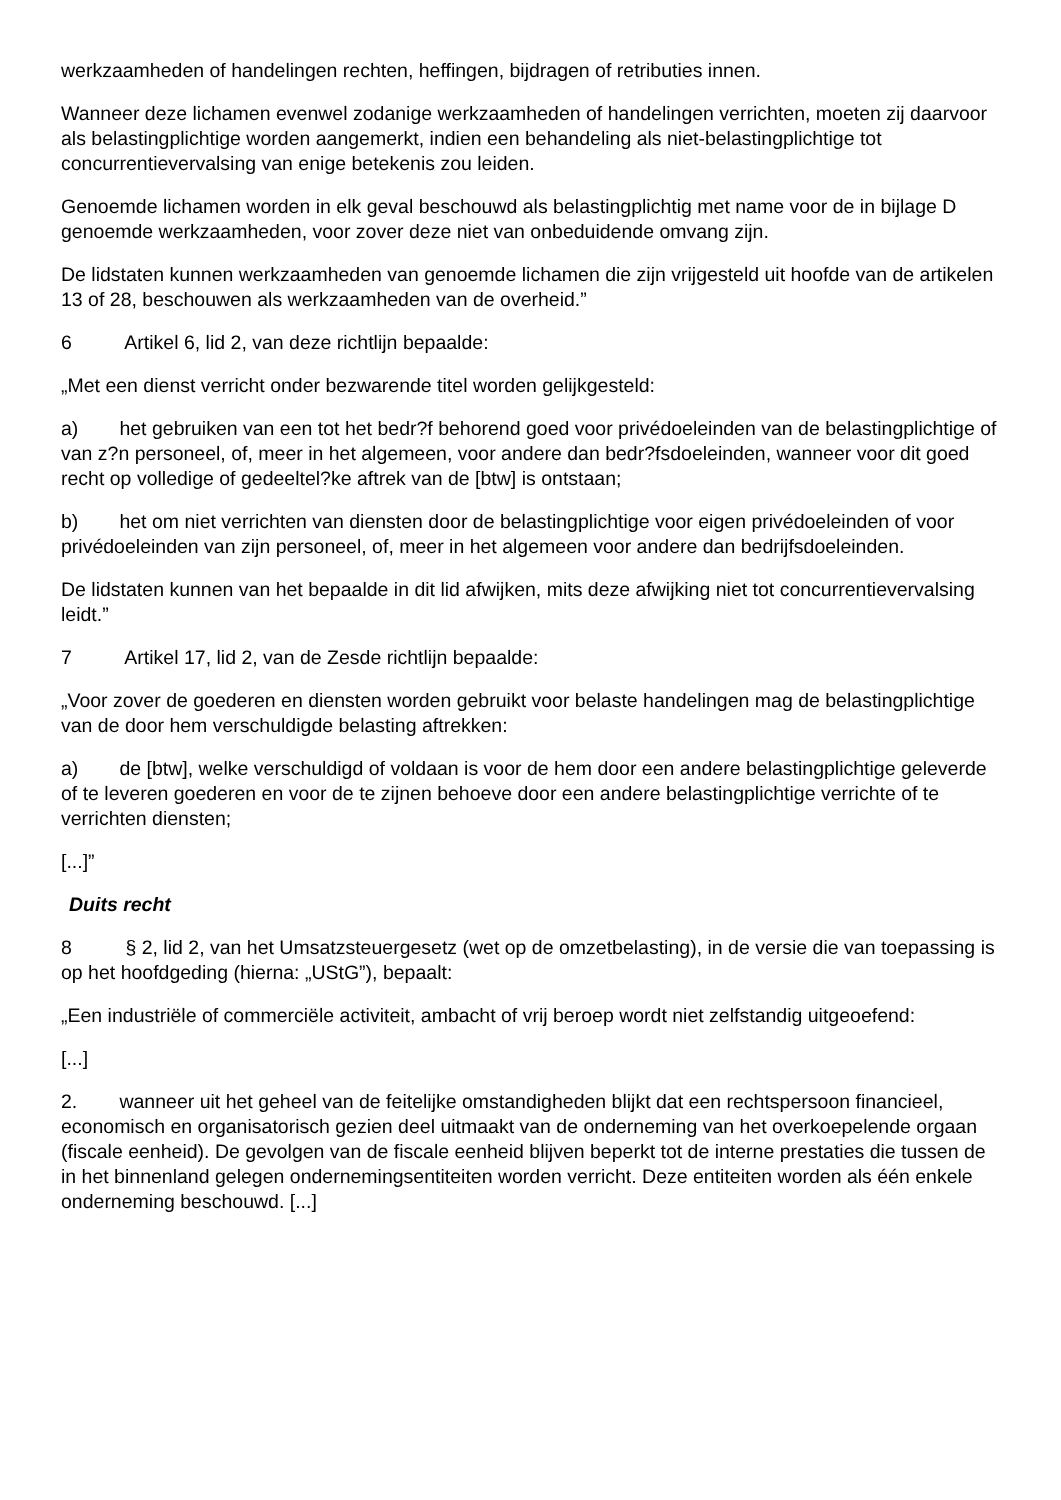werkzaamheden of handelingen rechten, heffingen, bijdragen of retributies innen.
Wanneer deze lichamen evenwel zodanige werkzaamheden of handelingen verrichten, moeten zij daarvoor als belastingplichtige worden aangemerkt, indien een behandeling als niet-belastingplichtige tot concurrentievervalsing van enige betekenis zou leiden.
Genoemde lichamen worden in elk geval beschouwd als belastingplichtig met name voor de in bijlage D genoemde werkzaamheden, voor zover deze niet van onbeduidende omvang zijn.
De lidstaten kunnen werkzaamheden van genoemde lichamen die zijn vrijgesteld uit hoofde van de artikelen 13 of 28, beschouwen als werkzaamheden van de overheid.”
6 Artikel 6, lid 2, van deze richtlijn bepaalde:
„Met een dienst verricht onder bezwarende titel worden gelijkgesteld:
a) het gebruiken van een tot het bedr?f behorend goed voor privédoeleinden van de belastingplichtige of van z?n personeel, of, meer in het algemeen, voor andere dan bedr?fsdoeleinden, wanneer voor dit goed recht op volledige of gedeeltel?ke aftrek van de [btw] is ontstaan;
b) het om niet verrichten van diensten door de belastingplichtige voor eigen privédoeleinden of voor privédoeleinden van zijn personeel, of, meer in het algemeen voor andere dan bedrijfsdoeleinden.
De lidstaten kunnen van het bepaalde in dit lid afwijken, mits deze afwijking niet tot concurrentievervalsing leidt.”
7 Artikel 17, lid 2, van de Zesde richtlijn bepaalde:
„Voor zover de goederen en diensten worden gebruikt voor belaste handelingen mag de belastingplichtige van de door hem verschuldigde belasting aftrekken:
a) de [btw], welke verschuldigd of voldaan is voor de hem door een andere belastingplichtige geleverde of te leveren goederen en voor de te zijnen behoeve door een andere belastingplichtige verrichte of te verrichten diensten;
[...]”
Duits recht
8 § 2, lid 2, van het Umsatzsteuergesetz (wet op de omzetbelasting), in de versie die van toepassing is op het hoofdgeding (hierna: „UStG”), bepaalt:
„Een industriële of commerciële activiteit, ambacht of vrij beroep wordt niet zelfstandig uitgeoefend:
[...]
2. wanneer uit het geheel van de feitelijke omstandigheden blijkt dat een rechtspersoon financieel, economisch en organisatorisch gezien deel uitmaakt van de onderneming van het overkoepelende orgaan (fiscale eenheid). De gevolgen van de fiscale eenheid blijven beperkt tot de interne prestaties die tussen de in het binnenland gelegen ondernemingsentiteiten worden verricht. Deze entiteiten worden als één enkele onderneming beschouwd. [...]